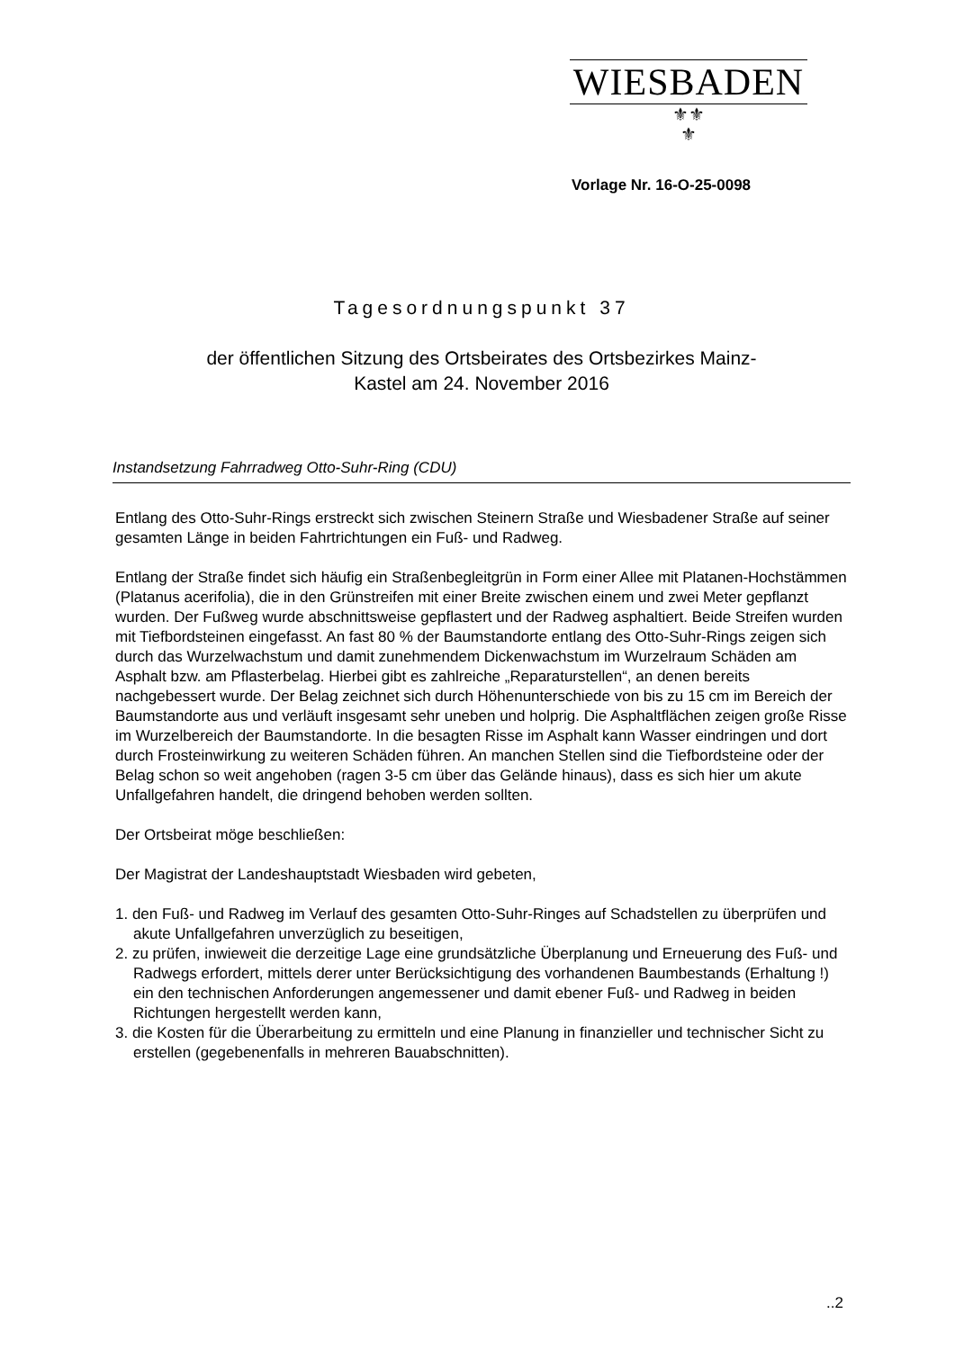WIESBADEN
⚜⚜
⚜
Vorlage Nr. 16-O-25-0098
Tagesordnungspunkt 37
der öffentlichen Sitzung des Ortsbeirates des Ortsbezirkes Mainz-
Kastel am 24. November 2016
Instandsetzung Fahrradweg Otto-Suhr-Ring (CDU)
Entlang des Otto-Suhr-Rings erstreckt sich zwischen Steinern Straße und Wiesbadener Straße auf seiner gesamten Länge in beiden Fahrtrichtungen ein Fuß- und Radweg.
Entlang der Straße findet sich häufig ein Straßenbegleitgrün in Form einer Allee mit Platanen-Hochstämmen (Platanus acerifolia), die in den Grünstreifen mit einer Breite zwischen einem und zwei Meter gepflanzt wurden. Der Fußweg wurde abschnittsweise gepflastert und der Radweg asphaltiert. Beide Streifen wurden mit Tiefbordsteinen eingefasst. An fast 80 % der Baumstandorte entlang des Otto-Suhr-Rings zeigen sich durch das Wurzelwachstum und damit zunehmendem Dickenwachstum im Wurzelraum Schäden am Asphalt bzw. am Pflasterbelag. Hierbei gibt es zahlreiche „Reparaturstellen“, an denen bereits nachgebessert wurde. Der Belag zeichnet sich durch Höhenunterschiede von bis zu 15 cm im Bereich der Baumstandorte aus und verläuft insgesamt sehr uneben und holprig. Die Asphaltflächen zeigen große Risse im Wurzelbereich der Baumstandorte. In die besagten Risse im Asphalt kann Wasser eindringen und dort durch Frosteinwirkung zu weiteren Schäden führen. An manchen Stellen sind die Tiefbordsteine oder der Belag schon so weit angehoben (ragen 3-5 cm über das Gelände hinaus), dass es sich hier um akute Unfallgefahren handelt, die dringend behoben werden sollten.
Der Ortsbeirat möge beschließen:
Der Magistrat der Landeshauptstadt Wiesbaden wird gebeten,
1. den Fuß- und Radweg im Verlauf des gesamten Otto-Suhr-Ringes auf Schadstellen zu überprüfen und akute Unfallgefahren unverzüglich zu beseitigen,
2. zu prüfen, inwieweit die derzeitige Lage eine grundsätzliche Überplanung und Erneuerung des Fuß- und Radwegs erfordert, mittels derer unter Berücksichtigung des vorhandenen Baumbestands (Erhaltung !) ein den technischen Anforderungen angemessener und damit ebener Fuß- und Radweg in beiden Richtungen hergestellt werden kann,
3. die Kosten für die Überarbeitung zu ermitteln und eine Planung in finanzieller und technischer Sicht zu erstellen (gegebenenfalls in mehreren Bauabschnitten).
..2